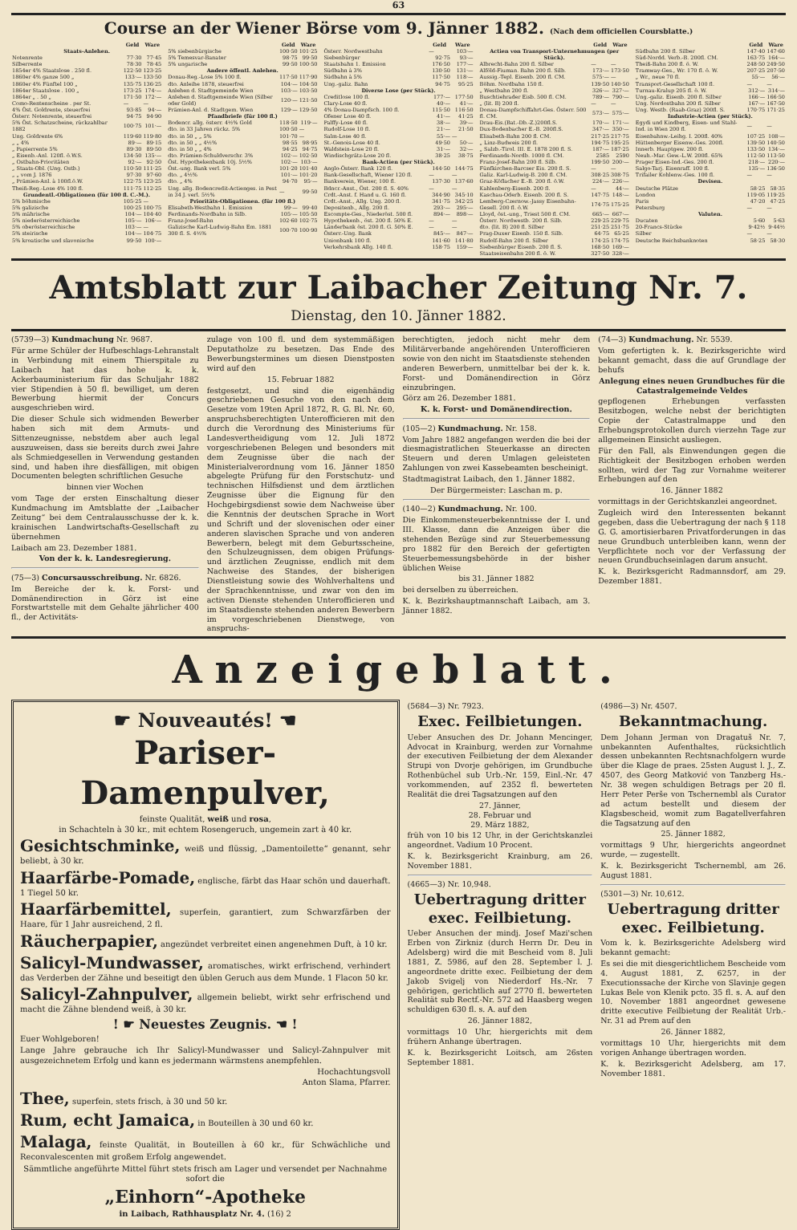63
Course an der Wiener Börse vom 9. Jänner 1882. (Nach dem officiellen Coursblatte.)
| | Geld | Ware |
| --- | --- | --- |
| Staats-Anlehen. | | |
| Notenrente | 77·30 | 77·45 |
| Silberrente | 78·30 | 78·45 |
| 1854er 4% Staatslose . 250 fl. | 122·50 | 123·25 |
| 1860er 4% ganze 500 „ | 133·— | 133·50 |
| 1860er 4% Fünftel 100 „ | 135·75 | 136·25 |
| 1864er Staatslose . 100 „ | 173·25 | 174·— |
| 1864er „ . 50 „ | 171·50 | 172·— |
| Como-Rentenscheine . per St. | — | — |
| 4% Öst. Goldrente, steuerfrei | 93·85 | 94·— |
| Österr. Notenrente, steuerfrei | 94·75 | 94·90 |
| 5% Öst. Schatzscheine, rückzahlbar 1882 | 100·75 | 101·— |
| Ung. Goldrente 6% | 119·60 | 119·80 |
| „ „ 4% | 89·— | 89·15 |
| „ Papierrente 5% | 89·30 | 89·50 |
| „ Eisenb.-Anl. 120fl. ö.W.S. | 134·50 | 135·— |
| „ Ostbahn-Prioritäten | 92·— | 92·50 |
| „ Staats-Obl. (Ung. Ostb.) | 110·50 | 111·25 |
| „ „ vom J. 1876 | 97·30 | 97·60 |
| „ Prämien-Anl. à 100fl.ö.W. | 122·75 | 123·25 |
| Theiß-Reg.-Lose 4% 100 fl. | 111·75 | 112·25 |
| Grundentl.-Obligationen (für 100 fl. C.-M.). | | |
| 5% böhmische | 105·25 | — |
| 5% galizische | 100·25 | 100·75 |
| 5% mährische | 104·— | 104·40 |
| 5% niederösterreichische | 105·— | 106·— |
| 5% oberösterreichische | 103·— | — |
| 5% steirische | 104·— | 104·75 |
| 5% kroatische und slavonische | 99·50 | 100·— |
| | Geld | Ware |
| --- | --- | --- |
| 5% siebenbürgische | 100·50 | 101·25 |
| 5% Temesvar-Banater | 98·75 | 99·50 |
| 5% ungarische | 99·50 | 100·50 |
| Andere öffentl. Anlehen. | | |
| Donau-Reg.-Lose 5% 100 fl. | 117·50 | 117·90 |
| dto. Anleihe 1878, steuerfrei | 104·— | 104·50 |
| Anlehen d. Stadtgemeinde Wien | 103·— | 103·50 |
| Anlehen d. Stadtgemeinde Wien (Silber oder Gold) | 120·— | 121·50 |
| Prämien-Anl. d. Stadtgem. Wien | 129·— | 129·50 |
| Pfandbriefe (für 100 fl.) | | |
| Bodencr. allg. österr. 4½% Gold | 118·50 | 119·— |
| dto. in 33 Jahren rückz. 5% | 100·50 | — |
| dto. in 50 „ „ 5% | 101·70 | — |
| dto. in 50 „ „ 4½% | 98·55 | 98·95 |
| dto. in 50 „ „ 4% | 94·25 | 94·75 |
| dto. Prämien-Schuldverschr. 3% | 102·— | 102·50 |
| Öst. Hypothekenbank 10j. 5½% | 102·— | 103·— |
| Öst.-ung. Bank verl. 5% | 101·20 | 101·40 |
| dto. „ 4½% | 101·— | 101·20 |
| dto. „ 4% | 94·70 | 95·— |
| Ung. allg. Bodencredit-Actienges. in Pest in 34 J. verl. 5½% | — | 99·50 |
| Prioritäts-Obligationen. (für 100 fl.) | | |
| Elisabeth-Westbahn 1. Emission | 99·— | 99·40 |
| Ferdinands-Nordbahn in Silb. | 105·— | 105·50 |
| Franz-Josef-Bahn | 102·60 | 102·75 |
| Galizische Karl-Ludwig-Bahn Em. 1881 300 fl. S. 4½% | 100·70 | 100·90 |
| | Geld | Ware |
| --- | --- | --- |
| Österr. Nordwestbahn | — | 103·— |
| Siebenbürger | 92·75 | 93·— |
| Staatsbahn 1. Emission | 176·50 | 177·— |
| Südbahn à 3% | 130·50 | 131·— |
| Südbahn à 5% | 117·50 | 118·— |
| Ung.-galiz. Bahn | 94·75 | 95·25 |
| Diverse Lose (per Stück). | | |
| Creditlose 100 fl. | 177·— | 177·50 |
| Clary-Lose 40 fl. | 40·— | 41·— |
| 4% Donau-Dampfsch. 100 fl. | 115·50 | 116·50 |
| Ofener Lose 40 fl. | 41·— | 41·25 |
| Palffy-Lose 40 fl. | 38·— | 39·— |
| Rudolf-Lose 10 fl. | 21·— | 21·50 |
| Salm-Lose 40 fl. | 55·— | — |
| St.-Genois-Lose 40 fl. | 49·50 | 50·— |
| Waldstein-Lose 20 fl. | 31·— | 32·— |
| Windischgrätz-Lose 20 fl. | 38·25 | 38·75 |
| Bank-Actien (per Stück). | | |
| Anglo-Österr. Bank 120 fl. | 144·50 | 144·75 |
| Bank-Gesellschaft, Wiener 120 fl. | — | — |
| Bankverein, Wiener, 100 fl. | 137·30 | 137·60 |
| Bdncr.-Anst., Öst. 200 fl. S. 40% | — | — |
| Crdt.-Anst. f. Hand u. G. 160 fl. | 344·90 | 345·10 |
| Crdt.-Anst., Allg. Ung. 200 fl. | 341·75 | 342·25 |
| Depositenb., Allg. 200 fl. | 293·— | 295·— |
| Escompte-Ges., Niederöst. 500 fl. | 894·— | 898·— |
| Hypothekenb., öst. 200 fl. 50% E. | — | — |
| Länderbank öst. 200 fl. G. 50% E. | — | — |
| Österr.-Ung. Bank | 845·— | 847·— |
| Unionbank 100 fl. | 141·60 | 141·80 |
| Verkehrsbank Allg. 140 fl. | 158·75 | 159·— |
| | Geld | Ware |
| --- | --- | --- |
| Actien von Transport-Unternehmungen (per Stück). | | |
| Albrecht-Bahn 200 fl. Silber | — | — |
| Alföld-Fiuman. Bahn 200 fl. Silb. | 173·— | 173·50 |
| Aussig.-Tepl. Eisenb. 200 fl. CM. | 575·— | — |
| Böhm. Nordbahn 150 fl. | 139·50 | 140·50 |
| „ Westbahn 200 fl. | 326·— | 327·— |
| Buschtiehrader Eisb. 500 fl. CM. | 789·— | 790·— |
| „ (lit. B) 200 fl. | — | — |
| Donau-Dampfschiffahrt-Ges. Österr. 500 fl. CM. | 573·— | 575·— |
| Drau-Eis.(Bat.-Db.-Z.)200fl.S. | 170·— | 171·— |
| Dux-Bodenbacher E.-B. 200fl.S. | 347·— | 350·— |
| Elisabeth-Bahn 200 fl. CM. | 217·25 | 217·75 |
| „ Linz-Budweis 200 fl. | 194·75 | 195·25 |
| „ Salzb.-Tirol. III. E. 1878 200 fl. S. | 187·— | 187·25 |
| Ferdinands-Nordb. 1000 fl. CM. | 2585 | 2590 |
| Franz-Josef-Bahn 200 fl. Silb. | 199·50 | 200·— |
| Fünfkirchen-Barcser Eis. 200 fl. S. | — | — |
| Galiz. Karl-Ludwig-B. 200 fl. CM. | 308·25 | 308·75 |
| Graz-Köflacher E.-B. 200 fl. ö.W. | 224·— | 226·— |
| Kahlenberg-Eisenb. 200 fl. | — | 44·— |
| Kaschau-Oderb. Eisenb. 200 fl. S. | 147·75 | 148·— |
| Lemberg-Czernow.-Jassy Eisenbahn-Gesell. 200 fl. ö.W. | 174·75 | 175·25 |
| Lloyd, öst.-ung., Triest 500 fl. CM. | 665·— | 667·— |
| Österr. Nordwestb. 200 fl. Silb. | 229·25 | 229·75 |
| dto. (lit. B) 200 fl. Silber | 251·25 | 251·75 |
| Prag-Duxer Eisenb. 150 fl. Silb. | 64·75 | 65·25 |
| Rudolf-Bahn 200 fl. Silber | 174·25 | 174·75 |
| Siebenbürger Eisenb. 200 fl. S. | 168·50 | 169·— |
| Staatseisenbahn 200 fl. ö. W. | 327·50 | 328·— |
| | Geld | Ware |
| --- | --- | --- |
| Südbahn 200 fl. Silber | 147·40 | 147·60 |
| Süd-Nordd. Verb.-B. 200fl. CM. | 163·75 | 164·— |
| Theiß-Bahn 200 fl. ö. W. | 248·50 | 249·50 |
| Tramway-Ges., Wr. 170 fl. ö. W. | 207·25 | 207·50 |
| „ Wr., neue 70 fl. | 55·— | 56·— |
| Transport-Gesellschaft 100 fl. | — | — |
| Turnau-Kralup 205 fl. ö. W. | 312·— | 314·— |
| Ung.-galiz. Eisenb. 200 fl. Silber | 166·— | 166·50 |
| Ung. Nordostbahn 200 fl. Silber | 167·— | 167·50 |
| Ung. Westb. (Raab-Graz) 200fl. S. | 170·75 | 171·25 |
| Industrie-Actien (per Stück). | | |
| Egydi und Kindberg, Eisen- und Stahl-Ind. in Wien 200 fl. | — | — |
| Eisenbahnw.-Leihg. I. 200fl. 40% | 107·25 | 108·— |
| Hüttenberger Eisenw.-Ges. 200fl. | 139·50 | 140·50 |
| Innerb. Hauptgew. 200 fl. | 133·50 | 134·— |
| Neuh.-Mar. Gew.-L.W. 200fl. 65% | 112·50 | 113·50 |
| Prager Eisen-Ind.-Ges. 200 fl. | 218·— | 220·— |
| Salgo-Tarj. Eisenraff. 100 fl. | 135·— | 136·50 |
| Trifailer Kohlenw.-Ges. 100 fl. | — | — |
| Devisen. | | |
| Deutsche Plätze | 58·25 | 58·35 |
| London | 119·05 | 119·25 |
| Paris | 47·20 | 47·25 |
| Petersburg | — | — |
| Valuten. | | |
| Ducaten | 5·60 | 5·63 |
| 20-Francs-Stücke | 9·42½ | 9·44½ |
| Silber | — | — |
| Deutsche Reichsbanknoten | 58·25 | 58·30 |
Amtsblatt zur Laibacher Zeitung Nr. 7.
Dienstag, den 10. Jänner 1882.
(5739—3) Kundmachung Nr. 9687.
Für arme Schüler der Hufbeschlags-Lehranstalt in Verbindung mit einem Thierspitale zu Laibach hat das hohe k. k. Ackerbauministerium für das Schuljahr 1882 vier Stipendien à 50 fl. bewilliget, um deren Bewerbung hiermit der Concurs ausgeschrieben wird.
Die dieser Schule sich widmenden Bewerber haben sich mit dem Armuts- und Sittenzeugnisse, nebstdem aber auch legal auszuweisen, dass sie bereits durch zwei Jahre als Schmiedgesellen in Verwendung gestanden sind, und haben ihre diesfälligen, mit obigen Documenten belegten schriftlichen Gesuche
binnen vier Wochen
vom Tage der ersten Einschaltung dieser Kundmachung im Amtsblatte der „Laibacher Zeitung“ bei dem Centralausschusse der k. k. krainischen Landwirtschafts-Gesellschaft zu übernehmen
Laibach am 23. Dezember 1881.
Von der k. k. Landesregierung.
(75—3) Concursausschreibung. Nr. 6826.
Im Bereiche der k. k. Forst- und Domänendirection in Görz ist eine Forstwartstelle mit dem Gehalte jährlicher 400 fl., der Activitäts-
zulage von 100 fl. und dem systemmäßigen Deputatholze zu besetzen. Das Ende des Bewerbungstermines um diesen Dienstposten wird auf den
15. Februar 1882
festgesetzt, und sind die eigenhändig geschriebenen Gesuche von den nach dem Gesetze vom 19ten April 1872, R. G. Bl. Nr. 60, anspruchsberechtigten Unterofficieren mit den durch die Verordnung des Ministeriums für Landesvertheidigung vom 12. Juli 1872 vorgeschriebenen Belegen und besonders mit dem Zeugnisse über die nach der Ministerialverordnung vom 16. Jänner 1850 abgelegte Prüfung für den Forstschutz- und technischen Hilfsdienst und dem ärztlichen Zeugnisse über die Eignung für den Hochgebirgsdienst sowie dem Nachweise über die Kenntnis der deutschen Sprache in Wort und Schrift und der slovenischen oder einer anderen slavischen Sprache und von anderen Bewerbern, belegt mit dem Geburtsscheine, den Schulzeugnissen, dem obigen Prüfungs- und ärztlichen Zeugnisse, endlich mit dem Nachweise des Standes, der bisherigen Dienstleistung sowie des Wohlverhaltens und der Sprachkenntnisse, und zwar von den im activen Dienste stehenden Unterofficieren und im Staatsdienste stehenden anderen Bewerbern im vorgeschriebenen Dienstwege, von anspruchs-
berechtigten, jedoch nicht mehr dem Militärverbande angehörenden Unterofficieren sowie von den nicht im Staatsdienste stehenden anderen Bewerbern, unmittelbar bei der k. k. Forst- und Domänendirection in Görz einzubringen.
Görz am 26. Dezember 1881.
K. k. Forst- und Domänendirection.
(105—2) Kundmachung. Nr. 158.
Vom Jahre 1882 angefangen werden die bei der diesmagistratlichen Steuerkasse an directen Steuern und deren Umlagen geleisteten Zahlungen von zwei Kassebeamten bescheinigt.
Stadtmagistrat Laibach, den 1. Jänner 1882.
Der Bürgermeister: Laschan m. p.
(140—2) Kundmachung. Nr. 100.
Die Einkommensteuerbekenntnisse der I. und III. Klasse, dann die Anzeigen über die stehenden Bezüge sind zur Steuerbemessung pro 1882 für den Bereich der gefertigten Steuerbemessungsbehörde in der bisher üblichen Weise
bis 31. Jänner 1882
bei derselben zu überreichen.
K. k. Bezirkshauptmannschaft Laibach, am 3. Jänner 1882.
(74—3) Kundmachung. Nr. 5539.
Vom gefertigten k. k. Bezirksgerichte wird bekannt gemacht, dass die auf Grundlage der behufs
Anlegung eines neuen Grundbuches für die Catastralgemeinde Veldes
gepflogenen Erhebungen verfassten Besitzbogen, welche nebst der berichtigten Copie der Catastralmappe und den Erhebungsprotokollen durch vierzehn Tage zur allgemeinen Einsicht ausliegen.
Für den Fall, als Einwendungen gegen die Richtigkeit der Besitzbogen erhoben werden sollten, wird der Tag zur Vornahme weiterer Erhebungen auf den
16. Jänner 1882
vormittags in der Gerichtskanzlei angeordnet.
Zugleich wird den Interessenten bekannt gegeben, dass die Uebertragung der nach § 118 G. G. amortisierbaren Privatforderungen in das neue Grundbuch unterbleiben kann, wenn der Verpflichtete noch vor der Verfassung der neuen Grundbuchseinlagen darum ansucht.
K. k. Bezirksgericht Radmannsdorf, am 29. Dezember 1881.
Anzeigeblatt.
☛ Nouveautés! ☚
Pariser-Damenpulver,
feinste Qualität, weiß und rosa,
in Schachteln à 30 kr., mit echtem Rosengeruch, ungemein zart à 40 kr.
Gesichtschminke, weiß und flüssig, „Damentoilette“ genannt, sehr beliebt, à 30 kr.
Haarfärbe-Pomade, englische, färbt das Haar schön und dauerhaft. 1 Tiegel 50 kr.
Haarfärbemittel, superfein, garantiert, zum Schwarzfärben der Haare, für 1 Jahr ausreichend, 2 fl.
Räucherpapier, angezündet verbreitet einen angenehmen Duft, à 10 kr.
Salicyl-Mundwasser, aromatisches, wirkt erfrischend, verhindert das Verderben der Zähne und beseitigt den üblen Geruch aus dem Munde. 1 Flacon 50 kr.
Salicyl-Zahnpulver, allgemein beliebt, wirkt sehr erfrischend und macht die Zähne blendend weiß, à 30 kr.
! ☛ Neuestes Zeugnis. ☚ !
Euer Wohlgeboren!
Lange Jahre gebrauche ich Ihr Salicyl-Mundwasser und Salicyl-Zahnpulver mit ausgezeichnetem Erfolg und kann es jedermann wärmstens anempfehlen.
Hochachtungsvoll
Anton Slama, Pfarrer.
Thee, superfein, stets frisch, à 30 und 50 kr.
Rum, echt Jamaica, in Bouteillen à 30 und 60 kr.
Malaga, feinste Qualität, in Bouteillen à 60 kr., für Schwächliche und Reconvalescenten mit großem Erfolg angewendet.
Sämmtliche angeführte Mittel führt stets frisch am Lager und versendet per Nachnahme sofort die
„Einhorn“-Apotheke
in Laibach, Rathhausplatz Nr. 4. (16) 2
(5684—3) Nr. 7923.
Exec. Feilbietungen.
Ueber Ansuchen des Dr. Johann Mencinger, Advocat in Krainburg, werden zur Vornahme der executiven Feilbietung der dem Alexander Strupi von Dvorje gehörigen, im Grundbuche Rothenbüchel sub Urb.-Nr. 159, Einl.-Nr. 47 vorkommenden, auf 2352 fl. bewerteten Realität die drei Tagsatzungen auf den
27. Jänner,
28. Februar und
29. März 1882,
früh von 10 bis 12 Uhr, in der Gerichtskanzlei angeordnet. Vadium 10 Procent.
K. k. Bezirksgericht Krainburg, am 26. November 1881.
(4665—3) Nr. 10,948.
Uebertragung dritter exec. Feilbietung.
Ueber Ansuchen der mindj. Josef Mazi'schen Erben von Zirkniz (durch Herrn Dr. Deu in Adelsberg) wird die mit Bescheid vom 8. Juli 1881, Z. 5986, auf den 28. September l. J. angeordnete dritte exec. Feilbietung der dem Jakob Svigelj von Niederdorf Hs.-Nr. 7 gehörigen, gerichtlich auf 2770 fl. bewerteten Realität sub Rectf.-Nr. 572 ad Haasberg wegen schuldigen 630 fl. s. A. auf den
26. Jänner 1882,
vormittags 10 Uhr, hiergerichts mit dem frühern Anhange übertragen.
K. k. Bezirksgericht Loitsch, am 26sten September 1881.
(4986—3) Nr. 4507.
Bekanntmachung.
Dem Johann Jerman von Dragatuš Nr. 7, unbekannten Aufenthaltes, rücksichtlich dessen unbekannten Rechtsnachfolgern wurde über die Klage de praes. 25sten August l. J., Z. 4507, des Georg Matković von Tanzberg Hs.-Nr. 38 wegen schuldigen Betrags per 20 fl. Herr Peter Perše von Tschernembl als Curator ad actum bestellt und diesem der Klagsbescheid, womit zum Bagatellverfahren die Tagsatzung auf den
25. Jänner 1882,
vormittags 9 Uhr, hiergerichts angeordnet wurde, — zugestellt.
K. k. Bezirksgericht Tschernembl, am 26. August 1881.
(5301—3) Nr. 10,612.
Uebertragung dritter exec. Feilbietung.
Vom k. k. Bezirksgerichte Adelsberg wird bekannt gemacht:
Es sei die mit diesgerichtlichem Bescheide vom 4. August 1881, Z. 6257, in der Executionssache der Kirche von Slavinje gegen Lukas Bele von Klenik pcto. 35 fl. s. A. auf den 10. November 1881 angeordnet gewesene dritte executive Feilbietung der Realität Urb.-Nr. 31 ad Prem auf den
26. Jänner 1882,
vormittags 10 Uhr, hiergerichts mit dem vorigen Anhange übertragen worden.
K. k. Bezirksgericht Adelsberg, am 17. November 1881.